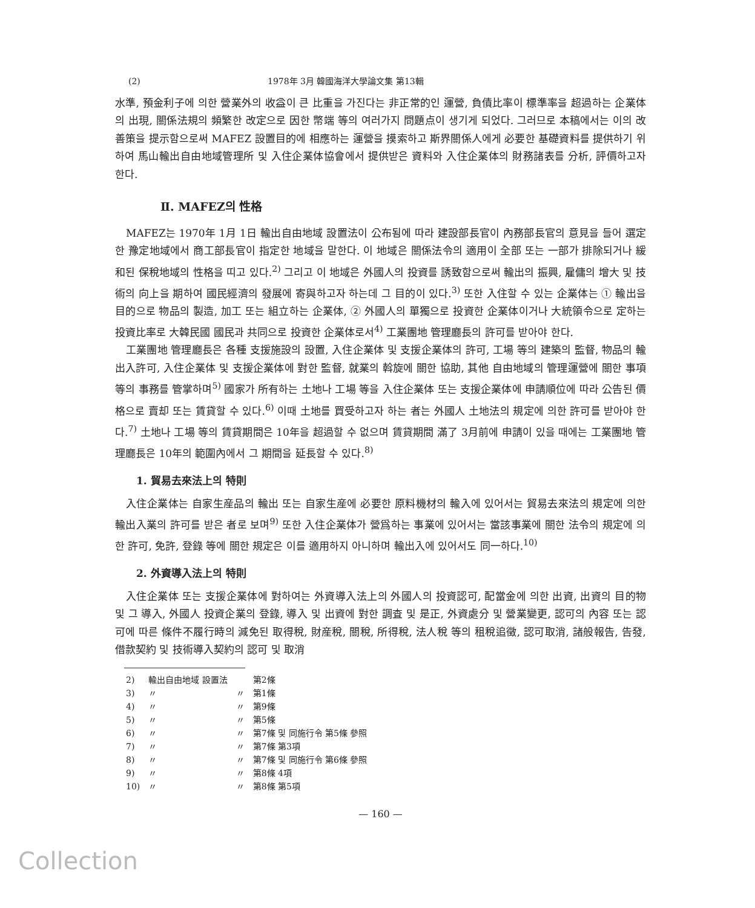(2) 1978年 3月 韓國海洋大學論文集 第13輯
水準, 預金利子에 의한 營業外의 收益이 큰 比重을 가진다는 非正常的인 運營, 負債比率이 標準率을 超過하는 企業体의 出現, 關係法規의 頻繁한 改定으로 因한 幣端 等의 여러가지 問題点이 생기게 되었다. 그러므로 本稿에서는 이의 改善策을 提示함으로써 MAFEZ 設置目的에 相應하는 運營을 摸索하고 斯界關係人에게 必要한 基礎資料를 提供하기 위하여 馬山輸出自由地域管理所 및 入住企業体協會에서 提供받은 資料와 入住企業体의 財務諸表를 分析, 評價하고자 한다.
Ⅱ. MAFEZ의 性格
MAFEZ는 1970年 1月 1日 輸出自由地域 設置法이 公布됨에 따라 建設部長官이 內務部長官의 意見을 들어 選定한 豫定地域에서 商工部長官이 指定한 地域을 말한다. 이 地域은 關係法令의 適用이 全部 또는 一部가 排除되거나 緩和된 保稅地域의 性格을 띠고 있다.<sup>2)</sup> 그리고 이 地域은 外國人의 投資를 誘致함으로써 輸出의 振興, 雇傭의 增大 및 技術의 向上을 期하여 國民經濟의 發展에 寄與하고자 하는데 그 目的이 있다.<sup>3)</sup> 또한 入住할 수 있는 企業体는 ① 輸出을 目的으로 物品의 製造, 加工 또는 組立하는 企業体, ② 外國人의 單獨으로 投資한 企業体이거나 大統領令으로 定하는 投資比率로 大韓民國 國民과 共同으로 投資한 企業体로서<sup>4)</sup> 工業團地 管理廳長의 許可를 받아야 한다.
工業團地 管理廳長은 各種 支援施設의 設置, 入住企業体 및 支援企業体의 許可, 工場 等의 建築의 監督, 物品의 輸出入許可, 入住企業体 및 支援企業体에 對한 監督, 就業의 斡旋에 關한 協助, 其他 自由地域의 管理運營에 關한 事項 等의 事務를 管掌하며<sup>5)</sup> 國家가 所有하는 土地나 工場 等을 入住企業体 또는 支援企業体에 申請順位에 따라 公告된 價格으로 賣却 또는 賃貸할 수 있다.<sup>6)</sup> 이때 土地를 買受하고자 하는 者는 外國人 土地法의 規定에 의한 許可를 받아야 한다.<sup>7)</sup> 土地나 工場 等의 賃貸期間은 10年을 超過할 수 없으며 賃貸期間 滿了 3月前에 申請이 있을 때에는 工業團地 管理廳長은 10年의 範圍內에서 그 期間을 延長할 수 있다.<sup>8)</sup>
1. 貿易去來法上의 特則
入住企業体는 自家生産品의 輸出 또는 自家生産에 必要한 原料機材의 輸入에 있어서는 貿易去來法의 規定에 의한 輸出入業의 許可를 받은 者로 보며<sup>9)</sup> 또한 入住企業体가 營爲하는 事業에 있어서는 當該事業에 關한 法令의 規定에 의한 許可, 免許, 登錄 等에 關한 規定은 이를 適用하지 아니하며 輸出入에 있어서도 同一하다.<sup>10)</sup>
2. 外資導入法上의 特則
入住企業体 또는 支援企業体에 對하여는 外資導入法上의 外國人의 投資認可, 配當金에 의한 出資, 出資의 目的物 및 그 導入, 外國人 投資企業의 登錄, 導入 및 出資에 對한 調査 및 是正, 外資處分 및 營業變更, 認可의 內容 또는 認可에 따른 條件不履行時의 減免된 取得稅, 財産稅, 關稅, 所得稅, 法人稅 等의 租稅追徵, 認可取消, 諸般報告, 告發, 借款契約 및 技術導入契約의 認可 및 取消
| 2) | 輸出自由地域 設置法 | | 第2條 |
| 3) | 〃 | 〃 | 第1條 |
| 4) | 〃 | 〃 | 第9條 |
| 5) | 〃 | 〃 | 第5條 |
| 6) | 〃 | 〃 | 第7條 및 同施行令 第5條 參照 |
| 7) | 〃 | 〃 | 第7條 第3項 |
| 8) | 〃 | 〃 | 第7條 및 同施行令 第6條 參照 |
| 9) | 〃 | 〃 | 第8條 4項 |
| 10) | 〃 | 〃 | 第8條 第5項 |
— 160 —
Collection